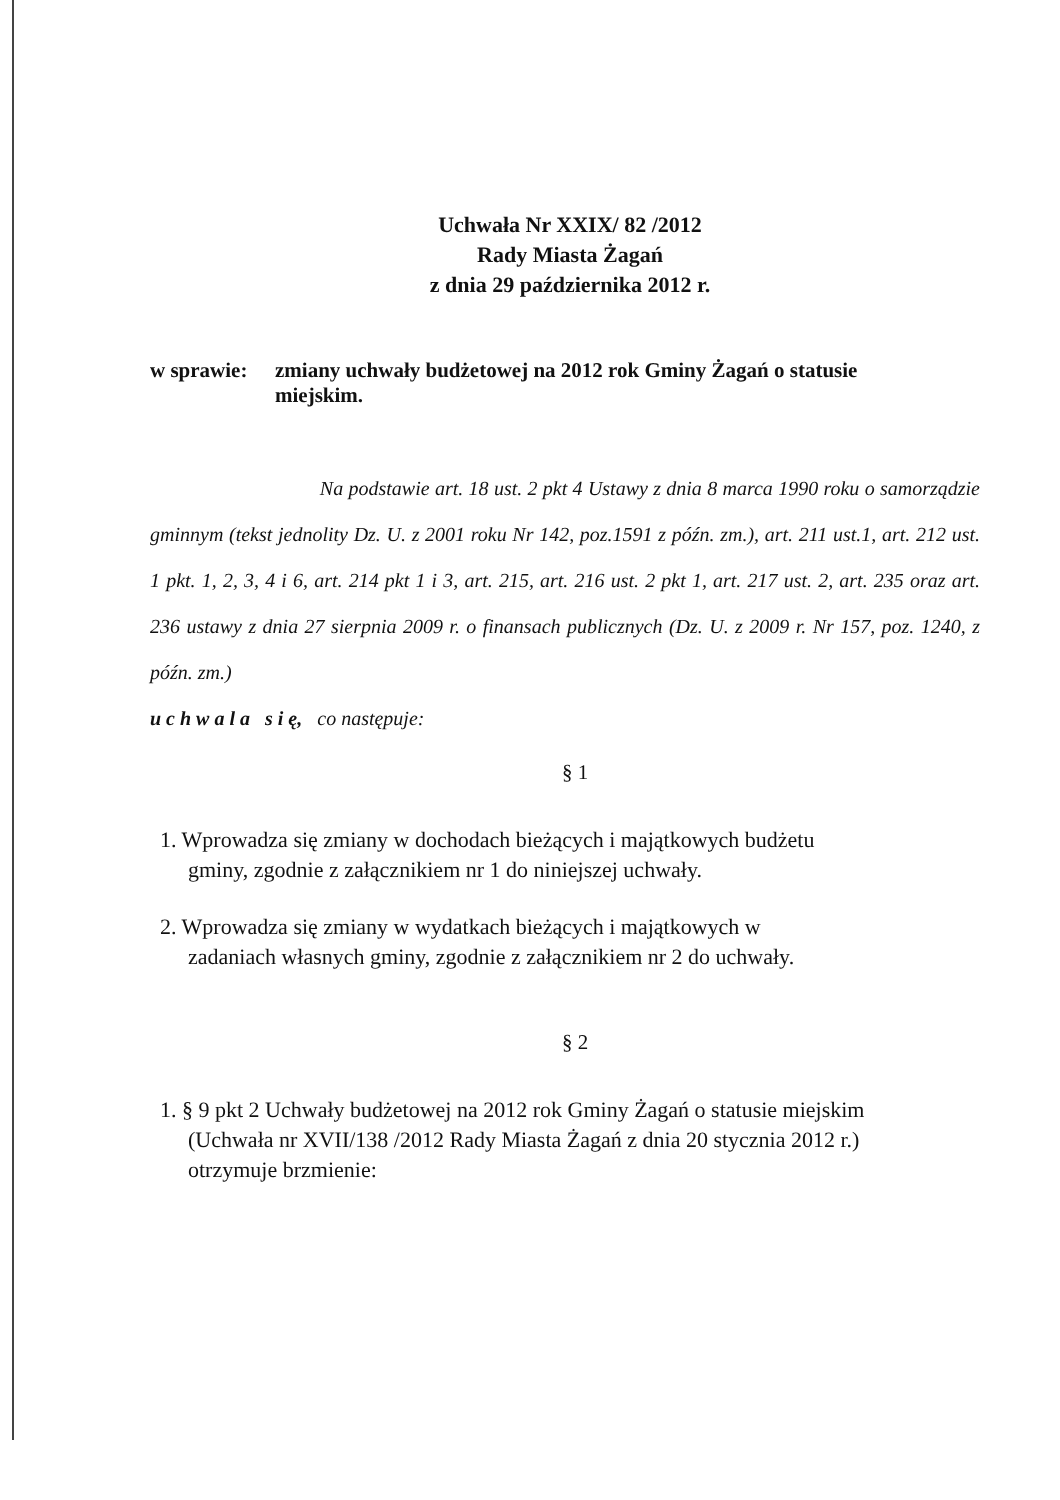Uchwała Nr XXIX/ 82 /2012
Rady Miasta Żagań
z dnia 29 października 2012 r.
w sprawie:
zmiany uchwały budżetowej na 2012 rok Gminy Żagań o statusie miejskim.
Na podstawie art. 18 ust. 2 pkt 4 Ustawy z dnia 8 marca 1990 roku o samorządzie gminnym (tekst jednolity Dz. U. z 2001 roku Nr 142, poz.1591 z późn. zm.), art. 211 ust.1, art. 212 ust. 1 pkt. 1, 2, 3, 4 i 6, art. 214 pkt 1 i 3, art. 215, art. 216 ust. 2 pkt 1, art. 217 ust. 2, art. 235 oraz art. 236 ustawy z dnia 27 sierpnia 2009 r. o finansach publicznych (Dz. U. z 2009 r. Nr 157, poz. 1240, z późn. zm.)
u c h w a l a s i ę, co następuje:
§ 1
1. Wprowadza się zmiany w dochodach bieżących i majątkowych budżetu
gminy, zgodnie z załącznikiem nr 1 do niniejszej uchwały.
2. Wprowadza się zmiany w wydatkach bieżących i majątkowych w
zadaniach własnych gminy, zgodnie z załącznikiem nr 2 do uchwały.
§ 2
1. § 9 pkt 2 Uchwały budżetowej na 2012 rok Gminy Żagań o statusie miejskim
(Uchwała nr XVII/138 /2012 Rady Miasta Żagań z dnia 20 stycznia 2012 r.)
otrzymuje brzmienie: